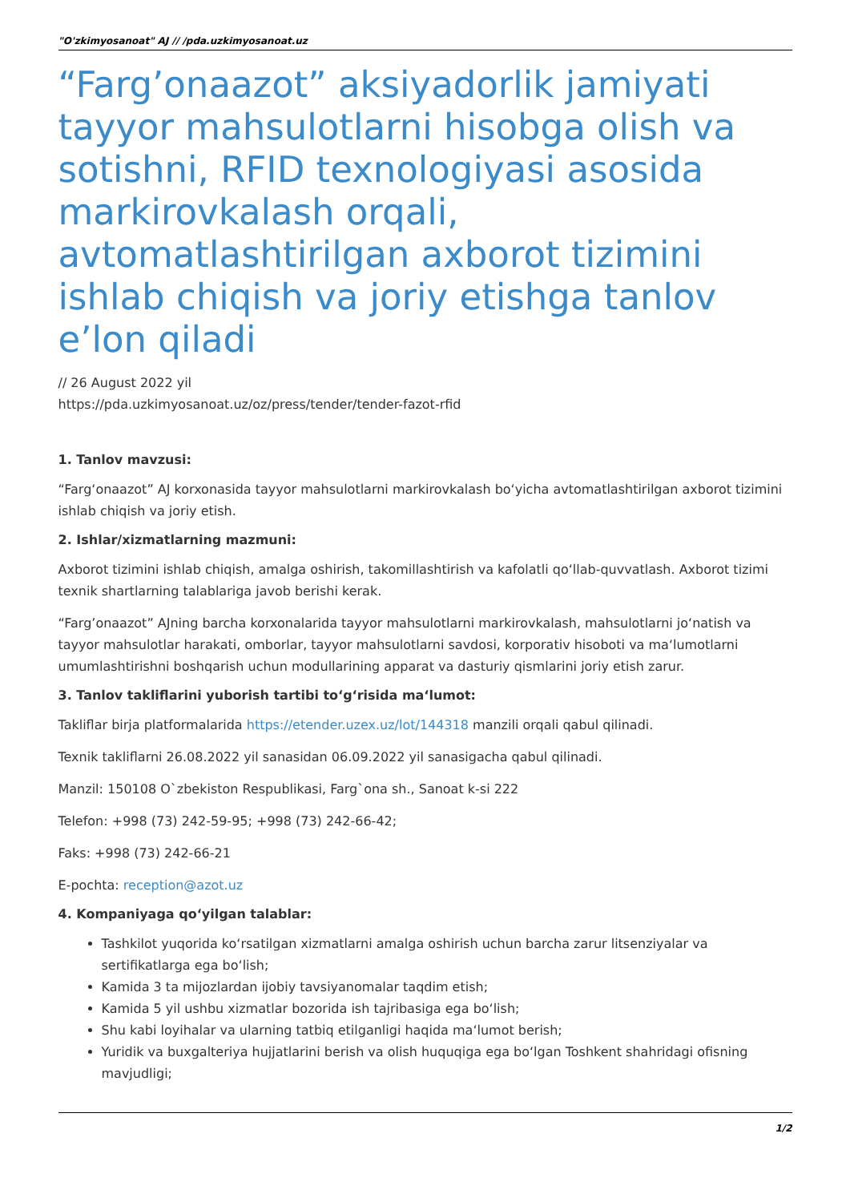"O'zkimyosanoat" AJ // /pda.uzkimyosanoat.uz
“Farg’onaazot” aksiyadorlik jamiyati tayyor mahsulotlarni hisobga olish va sotishni, RFID texnologiyasi asosida markirovkalash orqali, avtomatlashtirilgan axborot tizimini ishlab chiqish va joriy etishga tanlov e’lon qiladi
// 26 August 2022 yil
https://pda.uzkimyosanoat.uz/oz/press/tender/tender-fazot-rfid
1. Tanlov mavzusi:
“Farg‘onaazot” AJ korxonasida tayyor mahsulotlarni markirovkalash bo‘yicha avtomatlashtirilgan axborot tizimini ishlab chiqish va joriy etish.
2. Ishlar/xizmatlarning mazmuni:
Axborot tizimini ishlab chiqish, amalga oshirish, takomillashtirish va kafolatli qo‘llab-quvvatlash. Axborot tizimi texnik shartlarning talablariga javob berishi kerak.
“Farg’onaazot” AJning barcha korxonalarida tayyor mahsulotlarni markirovkalash, mahsulotlarni jo‘natish va tayyor mahsulotlar harakati, omborlar, tayyor mahsulotlarni savdosi, korporativ hisoboti va ma‘lumotlarni umumlashtirishni boshqarish uchun modullarining apparat va dasturiy qismlarini joriy etish zarur.
3. Tanlov takliflarini yuborish tartibi to‘g‘risida ma‘lumot:
Takliflar birja platformalarida https://etender.uzex.uz/lot/144318 manzili orqali qabul qilinadi.
Texnik takliflarni 26.08.2022 yil sanasidan 06.09.2022 yil sanasigacha qabul qilinadi.
Manzil: 150108 O`zbekiston Respublikasi, Farg`ona sh., Sanoat k-si 222
Telefon: +998 (73) 242-59-95; +998 (73) 242-66-42;
Faks: +998 (73) 242-66-21
E-pochta: reception@azot.uz
4. Kompaniyaga qo‘yilgan talablar:
Tashkilot yuqorida ko‘rsatilgan xizmatlarni amalga oshirish uchun barcha zarur litsenziyalar va sertifikatlarga ega bo‘lish;
Kamida 3 ta mijozlardan ijobiy tavsiyanomalar taqdim etish;
Kamida 5 yil ushbu xizmatlar bozorida ish tajribasiga ega bo‘lish;
Shu kabi loyihalar va ularning tatbiq etilganligi haqida ma‘lumot berish;
Yuridik va buxgalteriya hujjatlarini berish va olish huquqiga ega bo‘lgan Toshkent shahridagi ofisning mavjudligi;
1/2